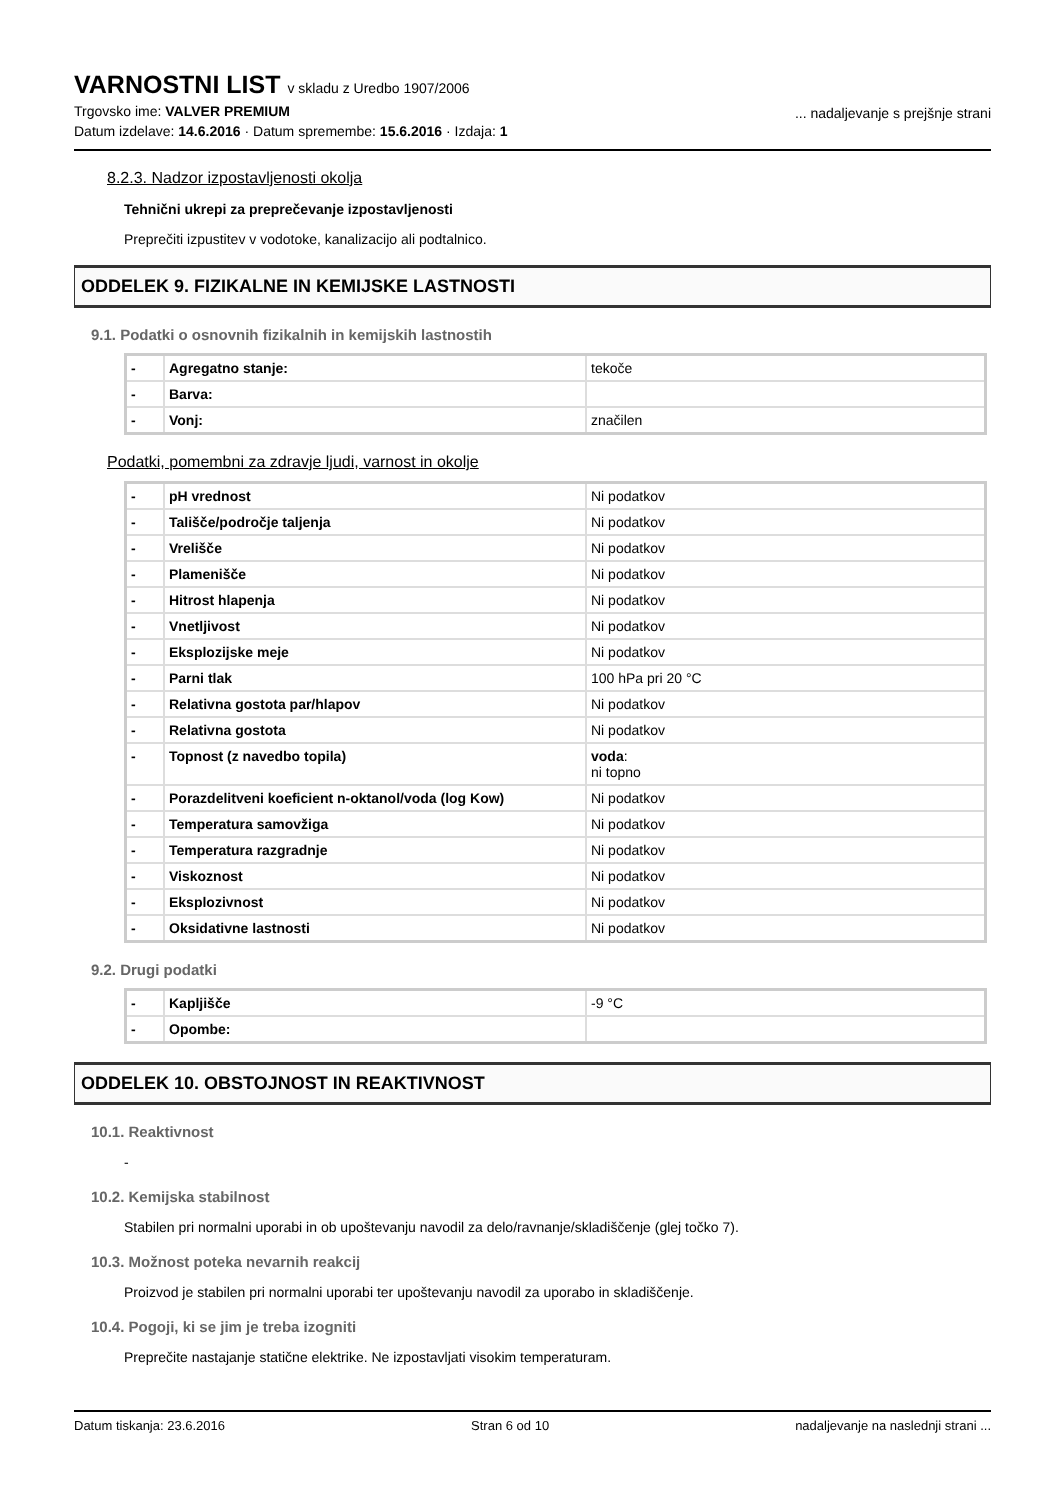VARNOSTNI LIST v skladu z Uredbo 1907/2006
Trgovsko ime: VALVER PREMIUM
Datum izdelave: 14.6.2016 · Datum spremembe: 15.6.2016 · Izdaja: 1
... nadaljevanje s prejšnje strani
8.2.3. Nadzor izpostavljenosti okolja
Tehnični ukrepi za preprečevanje izpostavljenosti
Preprečiti izpustitev v vodotoke, kanalizacijo ali podtalnico.
ODDELEK 9. FIZIKALNE IN KEMIJSKE LASTNOSTI
9.1. Podatki o osnovnih fizikalnih in kemijskih lastnostih
| - | Agregatno stanje: | tekoče |
| - | Barva: | |
| - | Vonj: | značilen |
Podatki, pomembni za zdravje ljudi, varnost in okolje
| - | pH vrednost | Ni podatkov |
| - | Tališče/področje taljenja | Ni podatkov |
| - | Vrelišče | Ni podatkov |
| - | Plamenišče | Ni podatkov |
| - | Hitrost hlapenja | Ni podatkov |
| - | Vnetljivost | Ni podatkov |
| - | Eksplozijske meje | Ni podatkov |
| - | Parni tlak | 100 hPa pri 20 °C |
| - | Relativna gostota par/hlapov | Ni podatkov |
| - | Relativna gostota | Ni podatkov |
| - | Topnost (z navedbo topila) | voda : ni topno |
| - | Porazdelitveni koeficient n-oktanol/voda (log Kow) | Ni podatkov |
| - | Temperatura samovžiga | Ni podatkov |
| - | Temperatura razgradnje | Ni podatkov |
| - | Viskoznost | Ni podatkov |
| - | Eksplozivnost | Ni podatkov |
| - | Oksidativne lastnosti | Ni podatkov |
9.2. Drugi podatki
| - | Kapljišče | -9 °C |
| - | Opombe: | |
ODDELEK 10. OBSTOJNOST IN REAKTIVNOST
10.1. Reaktivnost
-
10.2. Kemijska stabilnost
Stabilen pri normalni uporabi in ob upoštevanju navodil za delo/ravnanje/skladiščenje (glej točko 7).
10.3. Možnost poteka nevarnih reakcij
Proizvod je stabilen pri normalni uporabi ter upoštevanju navodil za uporabo in skladiščenje.
10.4. Pogoji, ki se jim je treba izogniti
Preprečite nastajanje statične elektrike. Ne izpostavljati visokim temperaturam.
Datum tiskanja: 23.6.2016 Stran 6 od 10 nadaljevanje na naslednji strani ...